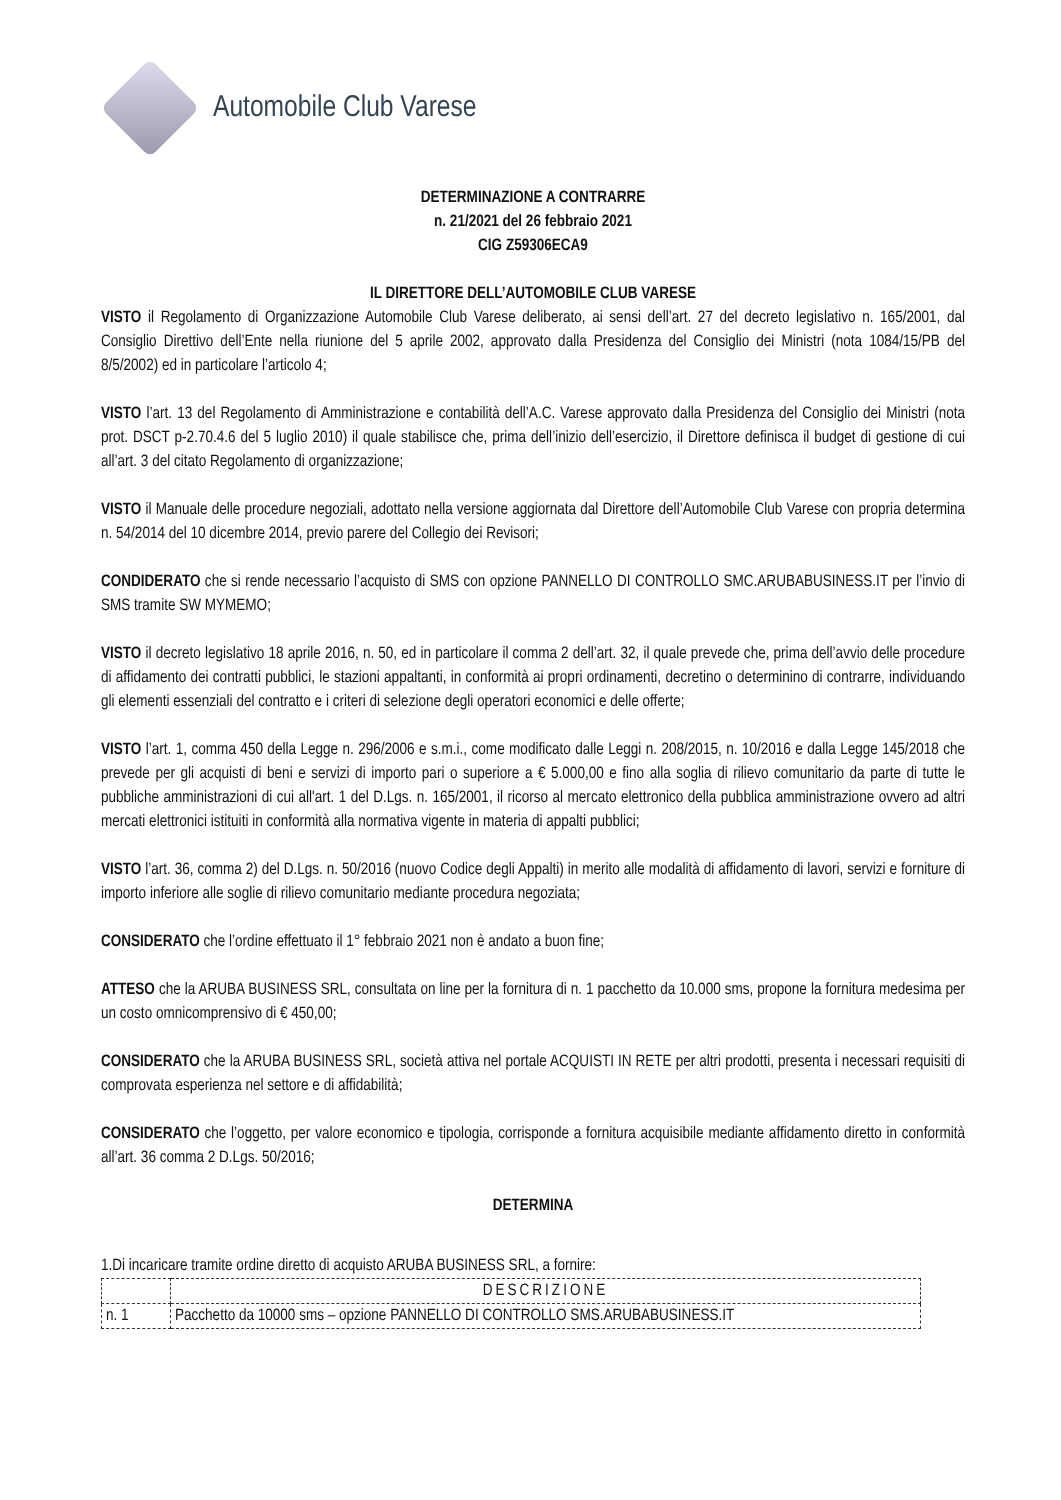Automobile Club Varese
DETERMINAZIONE A CONTRARRE
n. 21/2021 del 26 febbraio 2021
CIG Z59306ECA9
IL DIRETTORE DELL’AUTOMOBILE CLUB VARESE
VISTO il Regolamento di Organizzazione Automobile Club Varese deliberato, ai sensi dell’art. 27 del decreto legislativo n. 165/2001, dal Consiglio Direttivo dell’Ente nella riunione del 5 aprile 2002, approvato dalla Presidenza del Consiglio dei Ministri (nota 1084/15/PB del 8/5/2002) ed in particolare l’articolo 4;
VISTO l’art. 13 del Regolamento di Amministrazione e contabilità dell’A.C. Varese approvato dalla Presidenza del Consiglio dei Ministri (nota prot. DSCT p-2.70.4.6 del 5 luglio 2010) il quale stabilisce che, prima dell’inizio dell’esercizio, il Direttore definisca il budget di gestione di cui all’art. 3 del citato Regolamento di organizzazione;
VISTO il Manuale delle procedure negoziali, adottato nella versione aggiornata dal Direttore dell’Automobile Club Varese con propria determina n. 54/2014 del 10 dicembre 2014, previo parere del Collegio dei Revisori;
CONDIDERATO che si rende necessario l’acquisto di SMS con opzione PANNELLO DI CONTROLLO SMC.ARUBABUSINESS.IT per l’invio di SMS tramite SW MYMEMO;
VISTO il decreto legislativo 18 aprile 2016, n. 50, ed in particolare il comma 2 dell’art. 32, il quale prevede che, prima dell’avvio delle procedure di affidamento dei contratti pubblici, le stazioni appaltanti, in conformità ai propri ordinamenti, decretino o determinino di contrarre, individuando gli elementi essenziali del contratto e i criteri di selezione degli operatori economici e delle offerte;
VISTO l’art. 1, comma 450 della Legge n. 296/2006 e s.m.i., come modificato dalle Leggi n. 208/2015, n. 10/2016 e dalla Legge 145/2018 che prevede per gli acquisti di beni e servizi di importo pari o superiore a € 5.000,00 e fino alla soglia di rilievo comunitario da parte di tutte le pubbliche amministrazioni di cui all'art. 1 del D.Lgs. n. 165/2001, il ricorso al mercato elettronico della pubblica amministrazione ovvero ad altri mercati elettronici istituiti in conformità alla normativa vigente in materia di appalti pubblici;
VISTO l’art. 36, comma 2) del D.Lgs. n. 50/2016 (nuovo Codice degli Appalti) in merito alle modalità di affidamento di lavori, servizi e forniture di importo inferiore alle soglie di rilievo comunitario mediante procedura negoziata;
CONSIDERATO che l’ordine effettuato il 1° febbraio 2021 non è andato a buon fine;
ATTESO che la ARUBA BUSINESS SRL, consultata on line per la fornitura di n. 1 pacchetto da 10.000 sms, propone la fornitura medesima per un costo omnicomprensivo di € 450,00;
CONSIDERATO che la ARUBA BUSINESS SRL, società attiva nel portale ACQUISTI IN RETE per altri prodotti, presenta i necessari requisiti di comprovata esperienza nel settore e di affidabilità;
CONSIDERATO che l’oggetto, per valore economico e tipologia, corrisponde a fornitura acquisibile mediante affidamento diretto in conformità all’art. 36 comma 2 D.Lgs. 50/2016;
DETERMINA
1.Di incaricare tramite ordine diretto di acquisto ARUBA BUSINESS SRL, a fornire:
| | DESCRIZIONE |
| n. 1 | Pacchetto da 10000 sms – opzione PANNELLO DI CONTROLLO SMS.ARUBABUSINESS.IT |